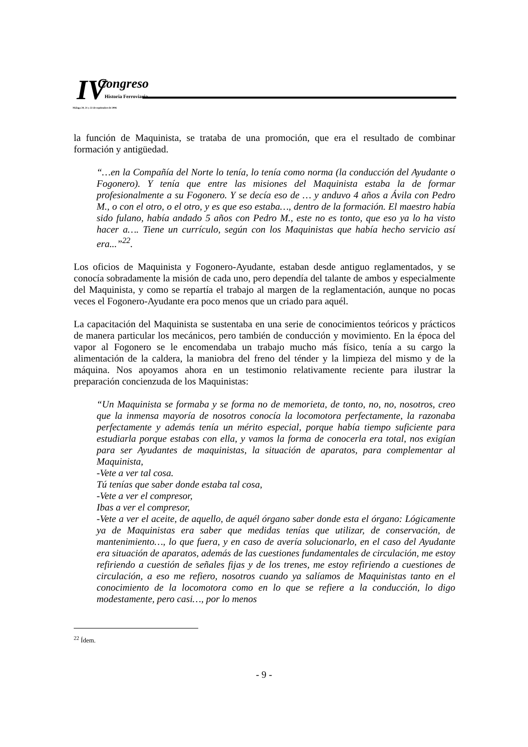IV Congreso
Historia Ferroviaria
Málaga 20, 21 y 22 de septiembre de 2006
la función de Maquinista, se trataba de una promoción, que era el resultado de combinar formación y antigüedad.
“…en la Compañía del Norte lo tenía, lo tenía como norma (la conducción del Ayudante o Fogonero). Y tenía que entre las misiones del Maquinista estaba la de formar profesionalmente a su Fogonero. Y se decía eso de … y anduvo 4 años a Ávila con Pedro M., o con el otro, o el otro, y es que eso estaba…, dentro de la formación. El maestro había sido fulano, había andado 5 años con Pedro M., este no es tonto, que eso ya lo ha visto hacer a…. Tiene un currículo, según con los Maquinistas que había hecho servicio así era...”<sup>22</sup>.
Los oficios de Maquinista y Fogonero-Ayudante, estaban desde antiguo reglamentados, y se conocía sobradamente la misión de cada uno, pero dependía del talante de ambos y especialmente del Maquinista, y como se repartía el trabajo al margen de la reglamentación, aunque no pocas veces el Fogonero-Ayudante era poco menos que un criado para aquél.
La capacitación del Maquinista se sustentaba en una serie de conocimientos teóricos y prácticos de manera particular los mecánicos, pero también de conducción y movimiento. En la época del vapor al Fogonero se le encomendaba un trabajo mucho más físico, tenía a su cargo la alimentación de la caldera, la maniobra del freno del ténder y la limpieza del mismo y de la máquina. Nos apoyamos ahora en un testimonio relativamente reciente para ilustrar la preparación concienzuda de los Maquinistas:
“Un Maquinista se formaba y se forma no de memorieta, de tonto, no, no, nosotros, creo que la inmensa mayoría de nosotros conocía la locomotora perfectamente, la razonaba perfectamente y además tenía un mérito especial, porque había tiempo suficiente para estudiarla porque estabas con ella, y vamos la forma de conocerla era total, nos exigían para ser Ayudantes de maquinistas, la situación de aparatos, para complementar al Maquinista,
-Vete a ver tal cosa.
Tú tenías que saber donde estaba tal cosa,
-Vete a ver el compresor,
Ibas a ver el compresor,
-Vete a ver el aceite, de aquello, de aquél órgano saber donde esta el órgano: Lógicamente ya de Maquinistas era saber que medidas tenías que utilizar, de conservación, de mantenimiento…, lo que fuera, y en caso de avería solucionarlo, en el caso del Ayudante era situación de aparatos, además de las cuestiones fundamentales de circulación, me estoy refiriendo a cuestión de señales fijas y de los trenes, me estoy refiriendo a cuestiones de circulación, a eso me refiero, nosotros cuando ya salíamos de Maquinistas tanto en el conocimiento de la locomotora como en lo que se refiere a la conducción, lo digo modestamente, pero casi…, por lo menos
<sup>22</sup> Ídem.
- 9 -